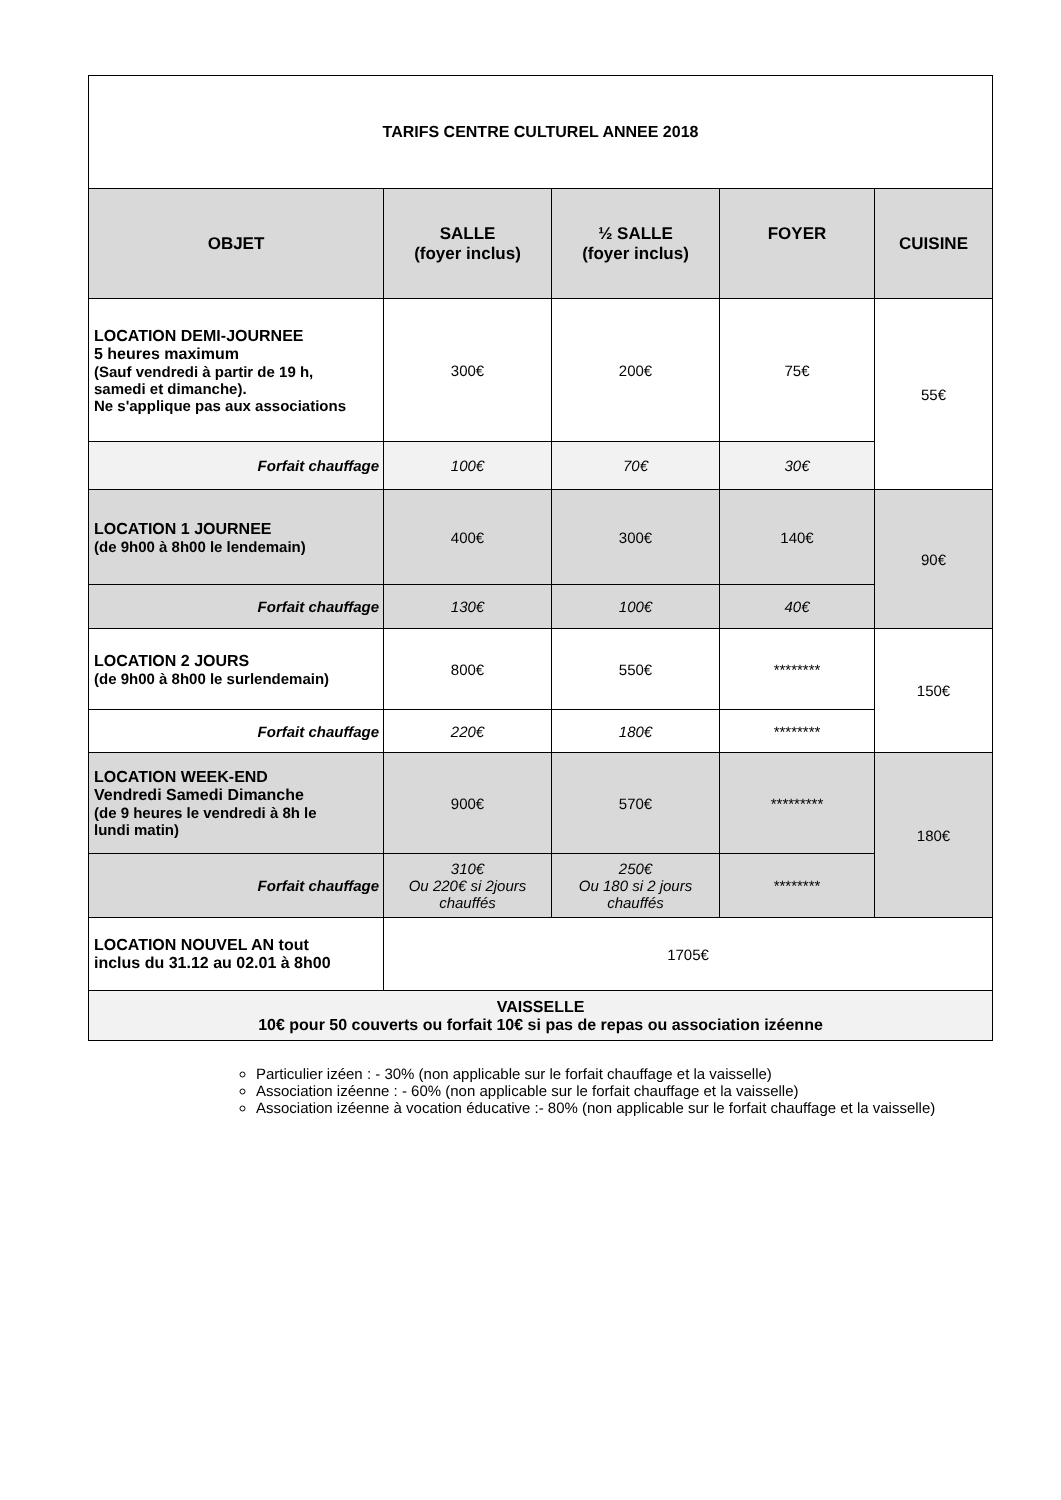| TARIFS CENTRE CULTUREL ANNEE 2018 | | | | |
| --- | --- | --- | --- | --- |
| OBJET | SALLE (foyer inclus) | ½ SALLE (foyer inclus) | FOYER | CUISINE |
| LOCATION DEMI-JOURNEE 5 heures maximum (Sauf vendredi à partir de 19 h, samedi et dimanche). Ne s'applique pas aux associations | 300€ | 200€ | 75€ | 55€ |
| Forfait chauffage | 100€ | 70€ | 30€ | |
| LOCATION 1 JOURNEE (de 9h00 à 8h00 le lendemain) | 400€ | 300€ | 140€ | 90€ |
| Forfait chauffage | 130€ | 100€ | 40€ | |
| LOCATION 2 JOURS (de 9h00 à 8h00 le surlendemain) | 800€ | 550€ | ******** | 150€ |
| Forfait chauffage | 220€ | 180€ | ******** | |
| LOCATION WEEK-END Vendredi Samedi Dimanche (de 9 heures le vendredi à 8h le lundi matin) | 900€ | 570€ | ********* | 180€ |
| Forfait chauffage | 310€ Ou 220€ si 2jours chauffés | 250€ Ou 180 si 2 jours chauffés | ******** | |
| LOCATION NOUVEL AN tout inclus du 31.12 au 02.01 à 8h00 | 1705€ | | | |
| VAISSELLE 10€ pour 50 couverts ou forfait 10€ si pas de repas ou association izéenne | | | | |
Particulier izéen : - 30% (non applicable sur le forfait chauffage et la vaisselle)
Association izéenne : - 60% (non applicable sur le forfait chauffage et la vaisselle)
Association izéenne à vocation éducative :- 80% (non applicable sur le forfait chauffage et la vaisselle)